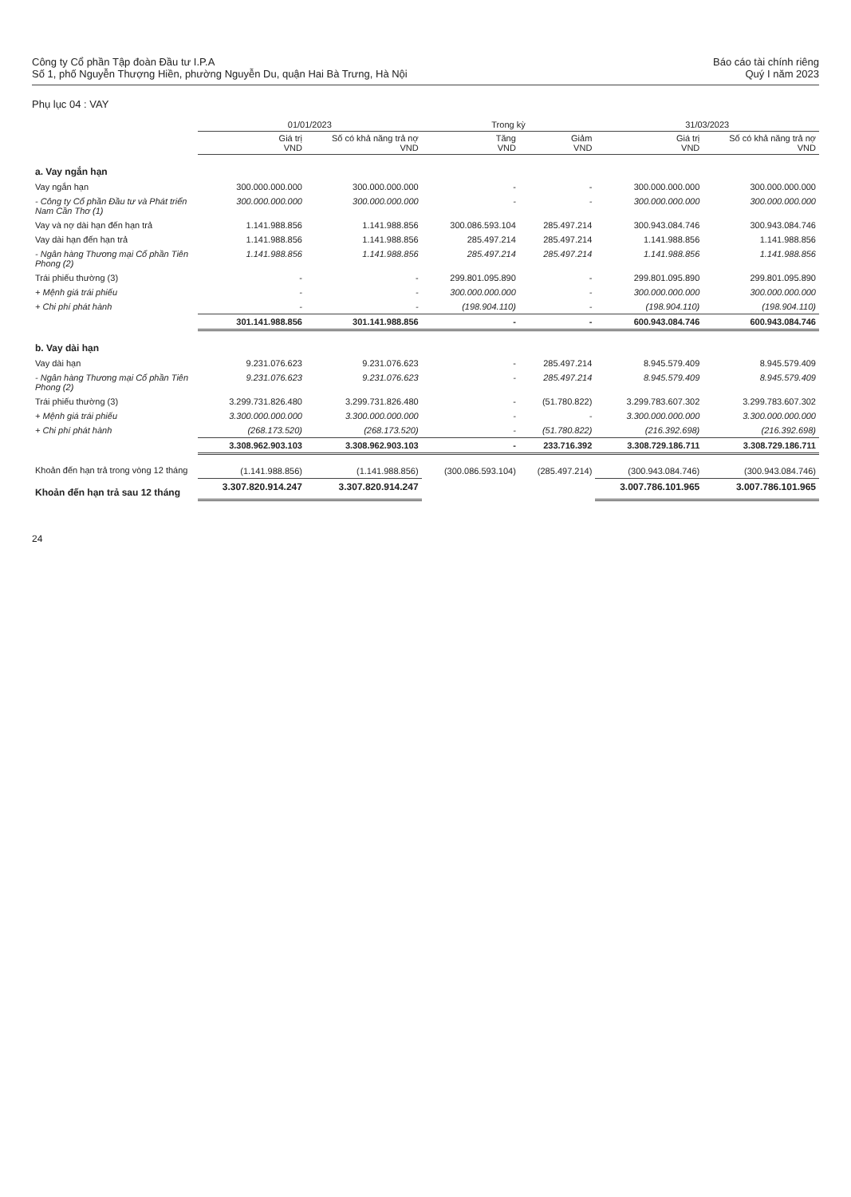Công ty Cổ phần Tập đoàn Đầu tư I.P.A
Số 1, phố Nguyễn Thượng Hiền, phường Nguyễn Du, quận Hai Bà Trưng, Hà Nội
Báo cáo tài chính riêng
Quý I năm 2023
Phụ lục 04 : VAY
| | 01/01/2023 | | Trong kỳ | | 31/03/2023 | |
| --- | --- | --- | --- | --- | --- | --- |
| | Giá trị VND | Số có khả năng trả nợ VND | Tăng VND | Giảm VND | Giá trị VND | Số có khả năng trả nợ VND |
| a. Vay ngắn hạn | | | | | | |
| Vay ngắn hạn | 300.000.000.000 | 300.000.000.000 | - | - | 300.000.000.000 | 300.000.000.000 |
| - Công ty Cổ phần Đầu tư và Phát triển Nam Cần Thơ (1) | 300.000.000.000 | 300.000.000.000 | - | - | 300.000.000.000 | 300.000.000.000 |
| Vay và nợ dài hạn đến hạn trả | 1.141.988.856 | 1.141.988.856 | 300.086.593.104 | 285.497.214 | 300.943.084.746 | 300.943.084.746 |
| Vay dài hạn đến hạn trả | 1.141.988.856 | 1.141.988.856 | 285.497.214 | 285.497.214 | 1.141.988.856 | 1.141.988.856 |
| - Ngân hàng Thương mại Cổ phần Tiên Phong (2) | 1.141.988.856 | 1.141.988.856 | 285.497.214 | 285.497.214 | 1.141.988.856 | 1.141.988.856 |
| Trái phiếu thường (3) | - | - | 299.801.095.890 | - | 299.801.095.890 | 299.801.095.890 |
| + Mệnh giá trái phiếu | - | - | 300.000.000.000 | - | 300.000.000.000 | 300.000.000.000 |
| + Chi phí phát hành | - | - | (198.904.110) | - | (198.904.110) | (198.904.110) |
| | 301.141.988.856 | 301.141.988.856 | - | - | 600.943.084.746 | 600.943.084.746 |
| b. Vay dài hạn | | | | | | |
| Vay dài hạn | 9.231.076.623 | 9.231.076.623 | - | 285.497.214 | 8.945.579.409 | 8.945.579.409 |
| - Ngân hàng Thương mại Cổ phần Tiên Phong (2) | 9.231.076.623 | 9.231.076.623 | - | 285.497.214 | 8.945.579.409 | 8.945.579.409 |
| Trái phiếu thường (3) | 3.299.731.826.480 | 3.299.731.826.480 | - | (51.780.822) | 3.299.783.607.302 | 3.299.783.607.302 |
| + Mệnh giá trái phiếu | 3.300.000.000.000 | 3.300.000.000.000 | - | - | 3.300.000.000.000 | 3.300.000.000.000 |
| + Chi phí phát hành | (268.173.520) | (268.173.520) | - | (51.780.822) | (216.392.698) | (216.392.698) |
| | 3.308.962.903.103 | 3.308.962.903.103 | - | 233.716.392 | 3.308.729.186.711 | 3.308.729.186.711 |
| Khoản đến hạn trả trong vòng 12 tháng | (1.141.988.856) | (1.141.988.856) | (300.086.593.104) | (285.497.214) | (300.943.084.746) | (300.943.084.746) |
| Khoản đến hạn trả sau 12 tháng | 3.307.820.914.247 | 3.307.820.914.247 | | | 3.007.786.101.965 | 3.007.786.101.965 |
24